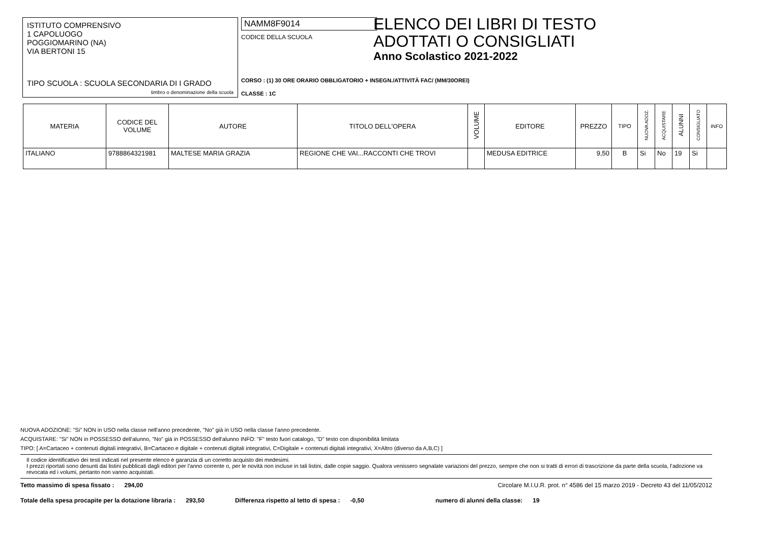ISTITUTO COMPRENSIVO
1 CAPOLUOGO
POGGIOMARINO (NA)
VIA BERTONI 15
TIPO SCUOLA : SCUOLA SECONDARIA DI I GRADO
timbro o denominazione della scuola
NAMM8F9014
CODICE DELLA SCUOLA
CORSO : (1) 30 ORE ORARIO OBBLIGATORIO + INSEGN./ATTIVITÀ FAC/ (MM/30OREI)
CLASSE : 1C
ELENCO DEI LIBRI DI TESTO
ADOTTATI O CONSIGLIATI
Anno Scolastico 2021-2022
| MATERIA | CODICE DEL VOLUME | AUTORE | TITOLO DELL'OPERA | VOLUME | EDITORE | PREZZO | TIPO | NUOVA ADOZ. | ACQUISTARE | ALUNNI | CONSIGLIATO | INFO |
| --- | --- | --- | --- | --- | --- | --- | --- | --- | --- | --- | --- | --- |
| ITALIANO | 9788864321981 | MALTESE MARIA GRAZIA | REGIONE CHE VAI...RACCONTI CHE TROVI | | MEDUSA EDITRICE | 9,50 | B | Si | No | 19 | Si | |
NUOVA ADOZIONE: "Si" NON in USO nella classe nell'anno precedente, "No" già in USO nella classe l'anno precedente.
ACQUISTARE: "Si" NON in POSSESSO dell'alunno, "No" già in POSSESSO dell'alunno INFO: "F" testo fuori catalogo, "D" testo con disponibilità limitata
TIPO: [ A=Cartaceo + contenuti digitali integrativi, B=Cartaceo e digitale + contenuti digitali integrativi, C=Digitale + contenuti digitali integrativi, X=Altro (diverso da A,B,C) ]
Il codice identificativo dei testi indicati nel presente elenco è garanzia di un corretto acquisto dei medesimi.
I prezzi riportati sono desunti dai listini pubblicati dagli editori per l'anno corrente o, per le novità non incluse in tali listini, dalle copie saggio. Qualora venissero segnalate variazioni del prezzo, sempre che non si tratti di errori di trascrizione da parte della scuola, l'adozione va revocata ed i volumi, pertanto non vanno acquistati.
Tetto massimo di spesa fissato : 294,00 Circolare M.I.U.R. prot. n° 4586 del 15 marzo 2019 - Decreto 43 del 11/05/2012
Totale della spesa procapite per la dotazione libraria : 293,50 Differenza rispetto al tetto di spesa : -0,50 numero di alunni della classe: 19